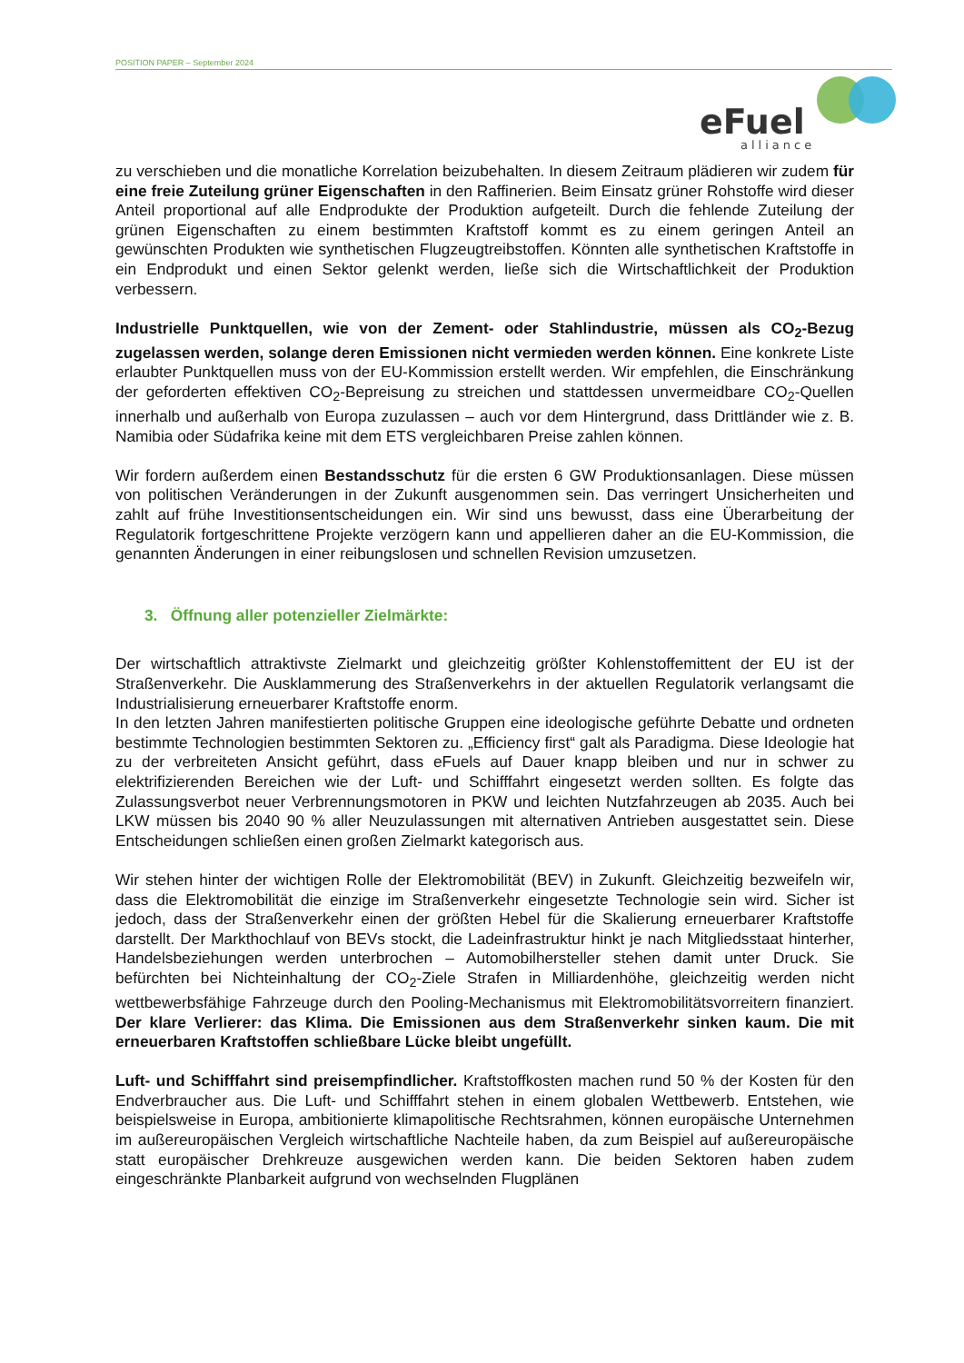POSITION PAPER – September 2024
eFuel
alliance
zu verschieben und die monatliche Korrelation beizubehalten. In diesem Zeitraum plädieren wir zudem für eine freie Zuteilung grüner Eigenschaften in den Raffinerien. Beim Einsatz grüner Rohstoffe wird dieser Anteil proportional auf alle Endprodukte der Produktion aufgeteilt. Durch die fehlende Zuteilung der grünen Eigenschaften zu einem bestimmten Kraftstoff kommt es zu einem geringen Anteil an gewünschten Produkten wie synthetischen Flugzeugtreibstoffen. Könnten alle synthetischen Kraftstoffe in ein Endprodukt und einen Sektor gelenkt werden, ließe sich die Wirtschaftlichkeit der Produktion verbessern.
Industrielle Punktquellen, wie von der Zement- oder Stahlindustrie, müssen als CO<sub>2</sub>-Bezug zugelassen werden, solange deren Emissionen nicht vermieden werden können. Eine konkrete Liste erlaubter Punktquellen muss von der EU-Kommission erstellt werden. Wir empfehlen, die Einschränkung der geforderten effektiven CO<sub>2</sub>-Bepreisung zu streichen und stattdessen unvermeidbare CO<sub>2</sub>-Quellen innerhalb und außerhalb von Europa zuzulassen – auch vor dem Hintergrund, dass Drittländer wie z. B. Namibia oder Südafrika keine mit dem ETS vergleichbaren Preise zahlen können.
Wir fordern außerdem einen Bestandsschutz für die ersten 6 GW Produktionsanlagen. Diese müssen von politischen Veränderungen in der Zukunft ausgenommen sein. Das verringert Unsicherheiten und zahlt auf frühe Investitionsentscheidungen ein. Wir sind uns bewusst, dass eine Überarbeitung der Regulatorik fortgeschrittene Projekte verzögern kann und appellieren daher an die EU-Kommission, die genannten Änderungen in einer reibungslosen und schnellen Revision umzusetzen.
3. Öffnung aller potenzieller Zielmärkte:
Der wirtschaftlich attraktivste Zielmarkt und gleichzeitig größter Kohlenstoffemittent der EU ist der Straßenverkehr. Die Ausklammerung des Straßenverkehrs in der aktuellen Regulatorik verlangsamt die Industrialisierung erneuerbarer Kraftstoffe enorm.
In den letzten Jahren manifestierten politische Gruppen eine ideologische geführte Debatte und ordneten bestimmte Technologien bestimmten Sektoren zu. „Efficiency first“ galt als Paradigma. Diese Ideologie hat zu der verbreiteten Ansicht geführt, dass eFuels auf Dauer knapp bleiben und nur in schwer zu elektrifizierenden Bereichen wie der Luft- und Schifffahrt eingesetzt werden sollten. Es folgte das Zulassungsverbot neuer Verbrennungsmotoren in PKW und leichten Nutzfahrzeugen ab 2035. Auch bei LKW müssen bis 2040 90 % aller Neuzulassungen mit alternativen Antrieben ausgestattet sein. Diese Entscheidungen schließen einen großen Zielmarkt kategorisch aus.
Wir stehen hinter der wichtigen Rolle der Elektromobilität (BEV) in Zukunft. Gleichzeitig bezweifeln wir, dass die Elektromobilität die einzige im Straßenverkehr eingesetzte Technologie sein wird. Sicher ist jedoch, dass der Straßenverkehr einen der größten Hebel für die Skalierung erneuerbarer Kraftstoffe darstellt. Der Markthochlauf von BEVs stockt, die Ladeinfrastruktur hinkt je nach Mitgliedsstaat hinterher, Handelsbeziehungen werden unterbrochen – Automobilhersteller stehen damit unter Druck. Sie befürchten bei Nichteinhaltung der CO<sub>2</sub>-Ziele Strafen in Milliardenhöhe, gleichzeitig werden nicht wettbewerbsfähige Fahrzeuge durch den Pooling-Mechanismus mit Elektromobilitätsvorreitern finanziert. Der klare Verlierer: das Klima. Die Emissionen aus dem Straßenverkehr sinken kaum. Die mit erneuerbaren Kraftstoffen schließbare Lücke bleibt ungefüllt.
Luft- und Schifffahrt sind preisempfindlicher. Kraftstoffkosten machen rund 50 % der Kosten für den Endverbraucher aus. Die Luft- und Schifffahrt stehen in einem globalen Wettbewerb. Entstehen, wie beispielsweise in Europa, ambitionierte klimapolitische Rechtsrahmen, können europäische Unternehmen im außereuropäischen Vergleich wirtschaftliche Nachteile haben, da zum Beispiel auf außereuropäische statt europäischer Drehkreuze ausgewichen werden kann. Die beiden Sektoren haben zudem eingeschränkte Planbarkeit aufgrund von wechselnden Flugplänen